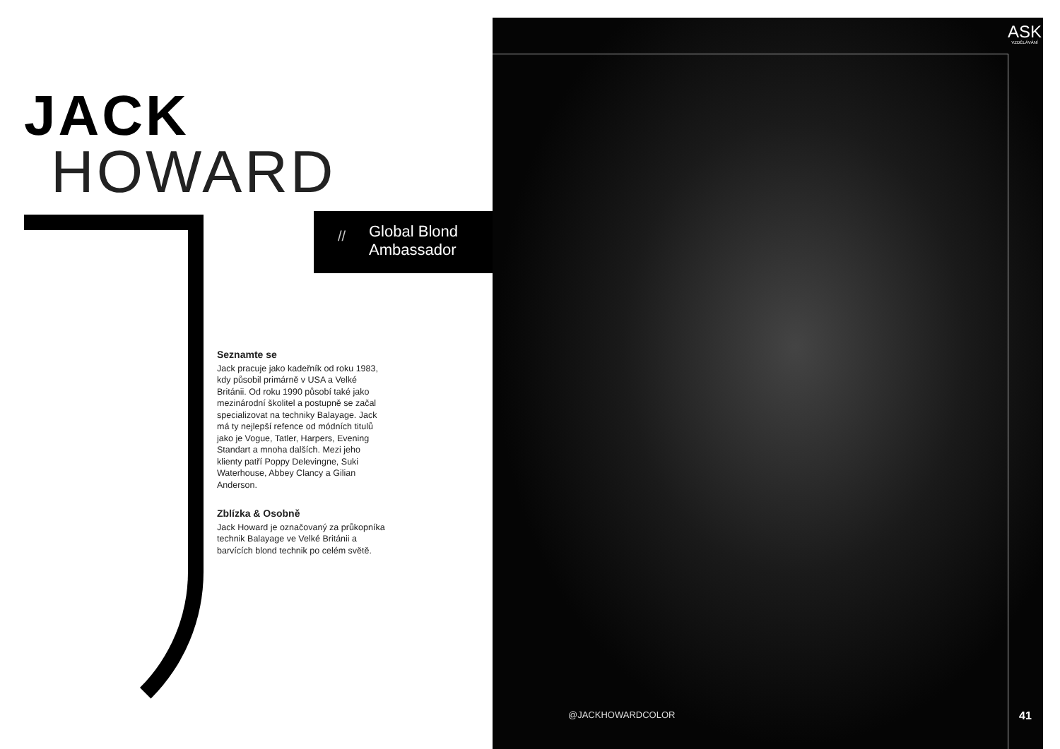JACK
HOWARD
// Global Blond
Ambassador
Seznamte se
Jack pracuje jako kadeřník od roku 1983, kdy působil primárně v USA a Velké Británii. Od roku 1990 působí také jako mezinárodní školitel a postupně se začal specializovat na techniky Balayage. Jack má ty nejlepší refence od módních titulů jako je Vogue, Tatler, Harpers, Evening Standart a mnoha dalších. Mezi jeho klienty patří Poppy Delevingne, Suki Waterhouse, Abbey Clancy a Gilian Anderson.
Zblízka & Osobně
Jack Howard je označovaný za průkopníka technik Balayage ve Velké Británii a barvících blond technik po celém světě.
ASK
VZDĚLÁVÁNÍ
@JACKHOWARDCOLOR 41